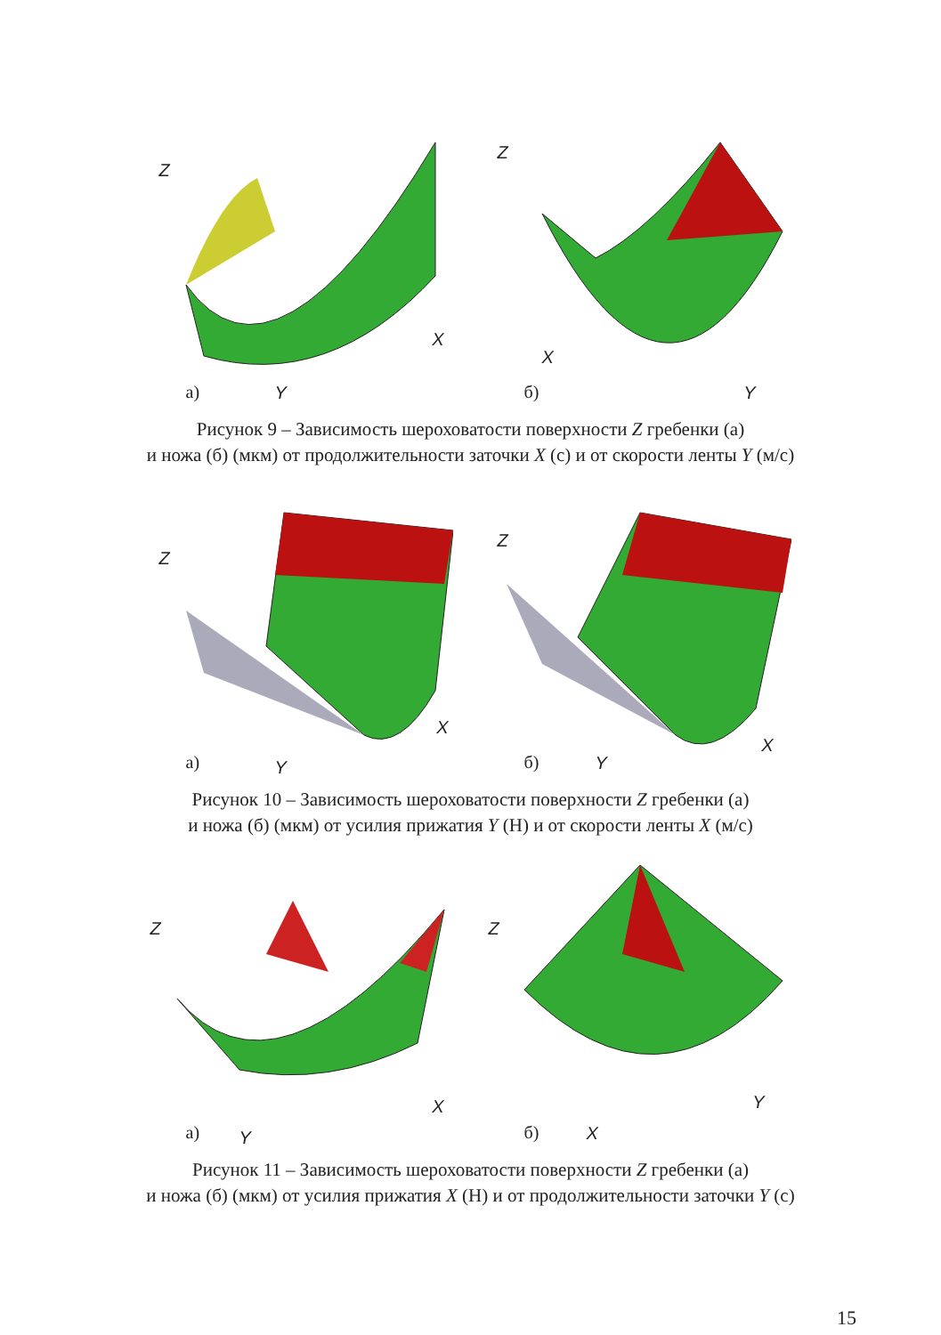Z
Y
X
а)
Z
Y
X
б)
Рисунок 9 – Зависимость шероховатости поверхности Z гребенки (а)
и ножа (б) (мкм) от продолжительности заточки X (с) и от скорости ленты Y (м/с)
Z
Y
X
а)
Z
Y
X
б)
Рисунок 10 – Зависимость шероховатости поверхности Z гребенки (а)
и ножа (б) (мкм) от усилия прижатия Y (Н) и от скорости ленты X (м/с)
Z
Y
X
а)
Z
X
Y
б)
Рисунок 11 – Зависимость шероховатости поверхности Z гребенки (а)
и ножа (б) (мкм) от усилия прижатия X (Н) и от продолжительности заточки Y (с)
15